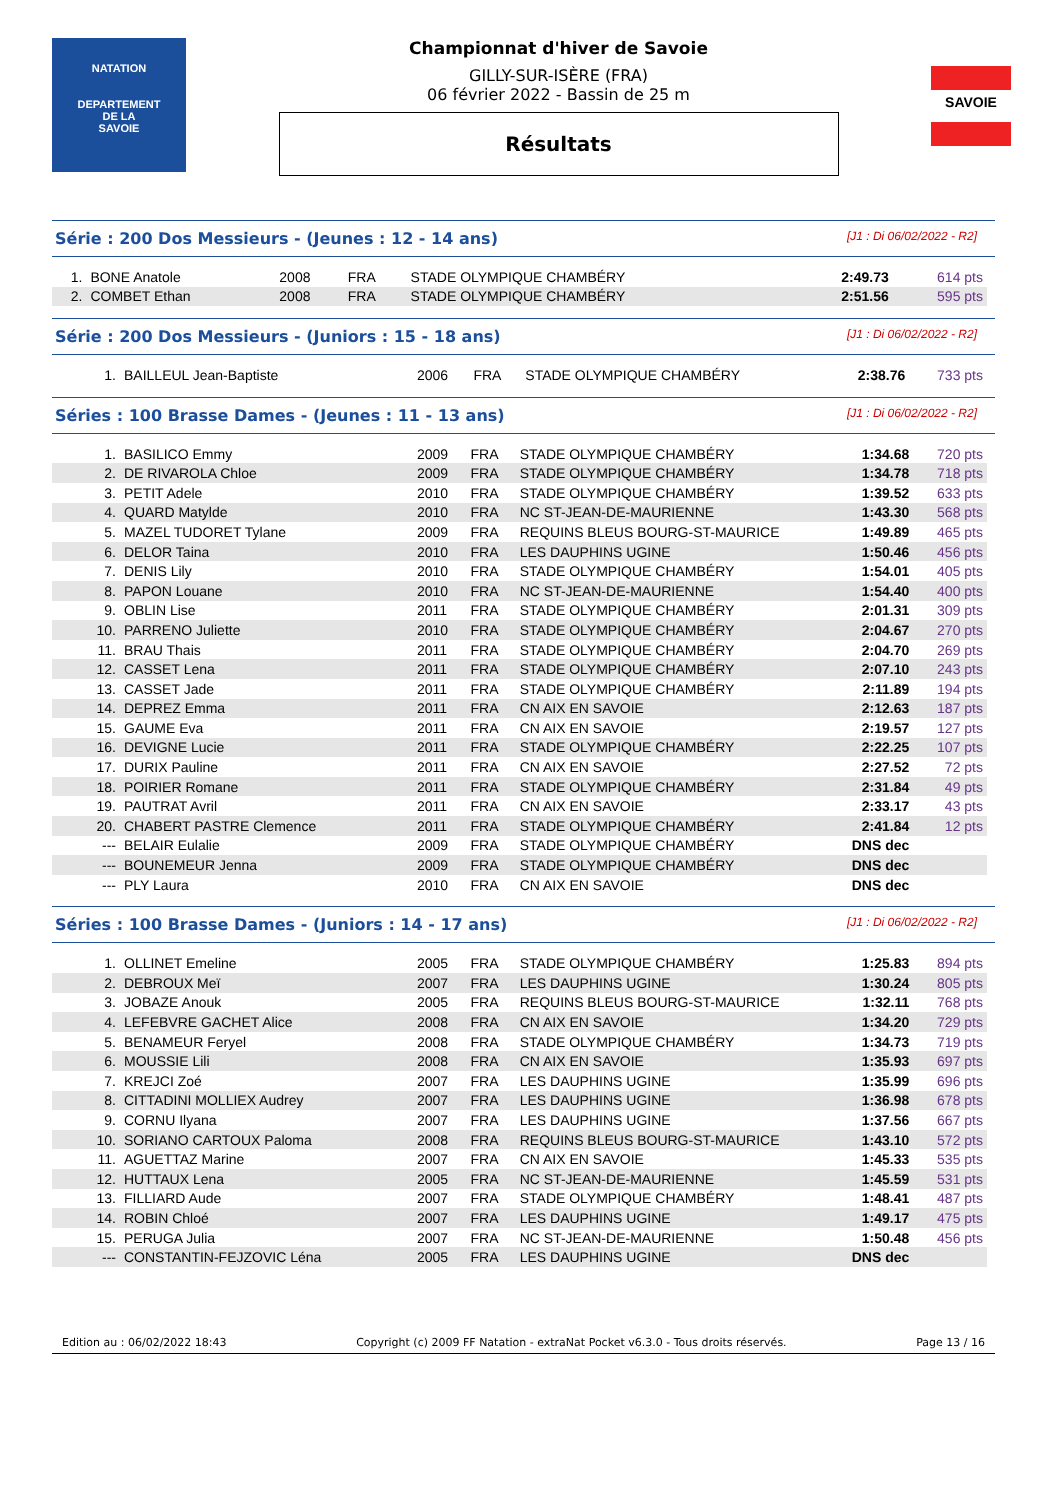NATATION
DEPARTEMENT
DE LA
SAVOIE
Championnat d'hiver de Savoie
GILLY-SUR-ISÈRE (FRA)
06 février 2022 - Bassin de 25 m
Résultats
SAVOIE
Série : 200 Dos Messieurs - (Jeunes : 12 - 14 ans) [J1 : Di 06/02/2022 - R2]
| 1. | BONE Anatole | 2008 | FRA | STADE OLYMPIQUE CHAMBÉRY | 2:49.73 | 614 pts |
| 2. | COMBET Ethan | 2008 | FRA | STADE OLYMPIQUE CHAMBÉRY | 2:51.56 | 595 pts |
Série : 200 Dos Messieurs - (Juniors : 15 - 18 ans) [J1 : Di 06/02/2022 - R2]
| 1. | BAILLEUL Jean-Baptiste | 2006 | FRA | STADE OLYMPIQUE CHAMBÉRY | 2:38.76 | 733 pts |
Séries : 100 Brasse Dames - (Jeunes : 11 - 13 ans) [J1 : Di 06/02/2022 - R2]
| 1. | BASILICO Emmy | 2009 | FRA | STADE OLYMPIQUE CHAMBÉRY | 1:34.68 | 720 pts |
| 2. | DE RIVAROLA Chloe | 2009 | FRA | STADE OLYMPIQUE CHAMBÉRY | 1:34.78 | 718 pts |
| 3. | PETIT Adele | 2010 | FRA | STADE OLYMPIQUE CHAMBÉRY | 1:39.52 | 633 pts |
| 4. | QUARD Matylde | 2010 | FRA | NC ST-JEAN-DE-MAURIENNE | 1:43.30 | 568 pts |
| 5. | MAZEL TUDORET Tylane | 2009 | FRA | REQUINS BLEUS BOURG-ST-MAURICE | 1:49.89 | 465 pts |
| 6. | DELOR Taina | 2010 | FRA | LES DAUPHINS UGINE | 1:50.46 | 456 pts |
| 7. | DENIS Lily | 2010 | FRA | STADE OLYMPIQUE CHAMBÉRY | 1:54.01 | 405 pts |
| 8. | PAPON Louane | 2010 | FRA | NC ST-JEAN-DE-MAURIENNE | 1:54.40 | 400 pts |
| 9. | OBLIN Lise | 2011 | FRA | STADE OLYMPIQUE CHAMBÉRY | 2:01.31 | 309 pts |
| 10. | PARRENO Juliette | 2010 | FRA | STADE OLYMPIQUE CHAMBÉRY | 2:04.67 | 270 pts |
| 11. | BRAU Thais | 2011 | FRA | STADE OLYMPIQUE CHAMBÉRY | 2:04.70 | 269 pts |
| 12. | CASSET Lena | 2011 | FRA | STADE OLYMPIQUE CHAMBÉRY | 2:07.10 | 243 pts |
| 13. | CASSET Jade | 2011 | FRA | STADE OLYMPIQUE CHAMBÉRY | 2:11.89 | 194 pts |
| 14. | DEPREZ Emma | 2011 | FRA | CN AIX EN SAVOIE | 2:12.63 | 187 pts |
| 15. | GAUME Eva | 2011 | FRA | CN AIX EN SAVOIE | 2:19.57 | 127 pts |
| 16. | DEVIGNE Lucie | 2011 | FRA | STADE OLYMPIQUE CHAMBÉRY | 2:22.25 | 107 pts |
| 17. | DURIX Pauline | 2011 | FRA | CN AIX EN SAVOIE | 2:27.52 | 72 pts |
| 18. | POIRIER Romane | 2011 | FRA | STADE OLYMPIQUE CHAMBÉRY | 2:31.84 | 49 pts |
| 19. | PAUTRAT Avril | 2011 | FRA | CN AIX EN SAVOIE | 2:33.17 | 43 pts |
| 20. | CHABERT PASTRE Clemence | 2011 | FRA | STADE OLYMPIQUE CHAMBÉRY | 2:41.84 | 12 pts |
| --- | BELAIR Eulalie | 2009 | FRA | STADE OLYMPIQUE CHAMBÉRY | DNS dec | |
| --- | BOUNEMEUR Jenna | 2009 | FRA | STADE OLYMPIQUE CHAMBÉRY | DNS dec | |
| --- | PLY Laura | 2010 | FRA | CN AIX EN SAVOIE | DNS dec | |
Séries : 100 Brasse Dames - (Juniors : 14 - 17 ans) [J1 : Di 06/02/2022 - R2]
| 1. | OLLINET Emeline | 2005 | FRA | STADE OLYMPIQUE CHAMBÉRY | 1:25.83 | 894 pts |
| 2. | DEBROUX Meï | 2007 | FRA | LES DAUPHINS UGINE | 1:30.24 | 805 pts |
| 3. | JOBAZE Anouk | 2005 | FRA | REQUINS BLEUS BOURG-ST-MAURICE | 1:32.11 | 768 pts |
| 4. | LEFEBVRE GACHET Alice | 2008 | FRA | CN AIX EN SAVOIE | 1:34.20 | 729 pts |
| 5. | BENAMEUR Feryel | 2008 | FRA | STADE OLYMPIQUE CHAMBÉRY | 1:34.73 | 719 pts |
| 6. | MOUSSIE Lili | 2008 | FRA | CN AIX EN SAVOIE | 1:35.93 | 697 pts |
| 7. | KREJCI Zoé | 2007 | FRA | LES DAUPHINS UGINE | 1:35.99 | 696 pts |
| 8. | CITTADINI MOLLIEX Audrey | 2007 | FRA | LES DAUPHINS UGINE | 1:36.98 | 678 pts |
| 9. | CORNU Ilyana | 2007 | FRA | LES DAUPHINS UGINE | 1:37.56 | 667 pts |
| 10. | SORIANO CARTOUX Paloma | 2008 | FRA | REQUINS BLEUS BOURG-ST-MAURICE | 1:43.10 | 572 pts |
| 11. | AGUETTAZ Marine | 2007 | FRA | CN AIX EN SAVOIE | 1:45.33 | 535 pts |
| 12. | HUTTAUX Lena | 2005 | FRA | NC ST-JEAN-DE-MAURIENNE | 1:45.59 | 531 pts |
| 13. | FILLIARD Aude | 2007 | FRA | STADE OLYMPIQUE CHAMBÉRY | 1:48.41 | 487 pts |
| 14. | ROBIN Chloé | 2007 | FRA | LES DAUPHINS UGINE | 1:49.17 | 475 pts |
| 15. | PERUGA Julia | 2007 | FRA | NC ST-JEAN-DE-MAURIENNE | 1:50.48 | 456 pts |
| --- | CONSTANTIN-FEJZOVIC Léna | 2005 | FRA | LES DAUPHINS UGINE | DNS dec | |
Edition au : 06/02/2022 18:43 Copyright (c) 2009 FF Natation - extraNat Pocket v6.3.0 - Tous droits réservés. Page 13 / 16